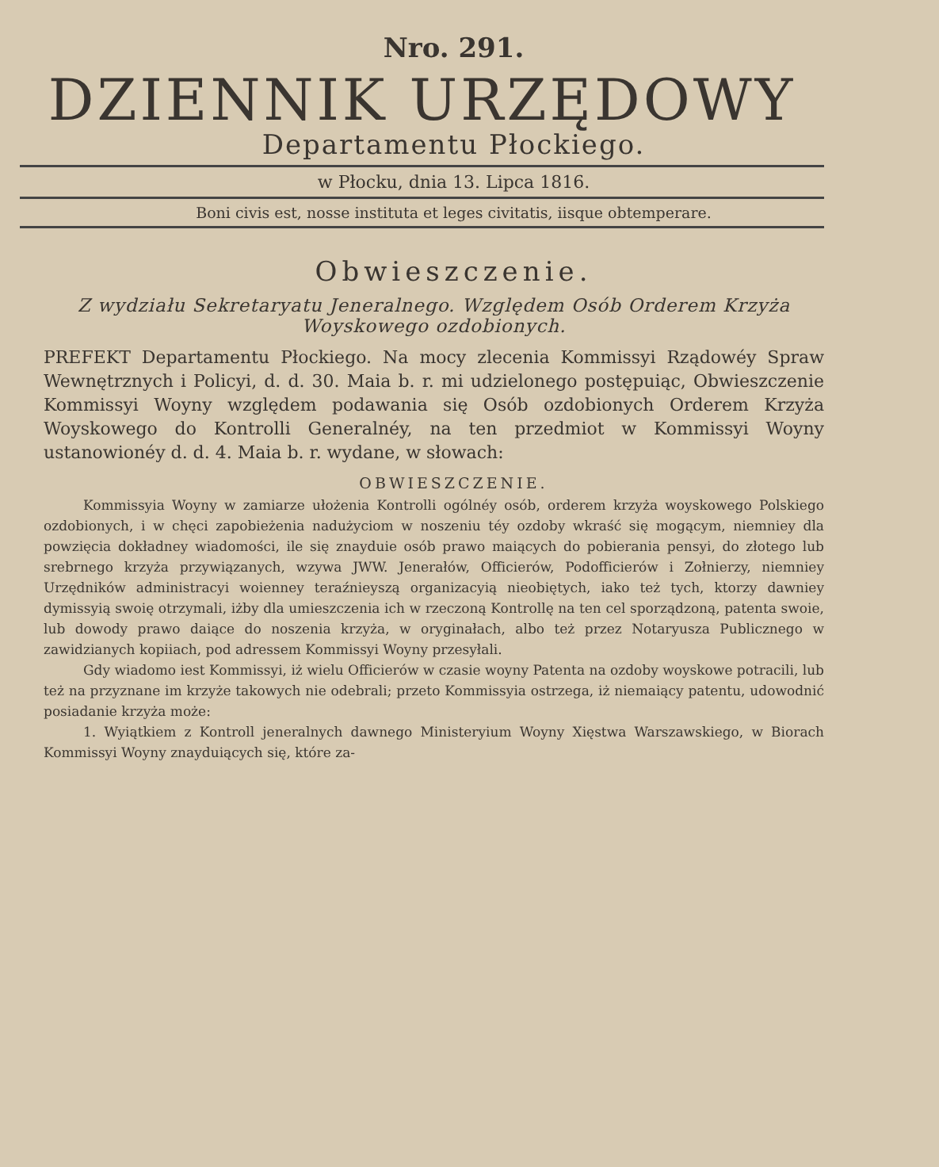Nro. 291.
DZIENNIK URZĘDOWY
Departamentu Płockiego.
w Płocku, dnia 13. Lipca 1816.
Boni civis est, nosse instituta et leges civitatis, iisque obtemperare.
Obwieszczenie.
Z wydziału Sekretaryatu Jeneralnego. Względem Osób Orderem Krzyża Woyskowego ozdobionych.
PREFEKT Departamentu Płockiego. Na mocy zlecenia Kommissyi Rządowéy Spraw Wewnętrznych i Policyi, d. d. 30. Maia b. r. mi udzielonego postępuiąc, Obwieszczenie Kommissyi Woyny względem podawania się Osób ozdobionych Orderem Krzyża Woyskowego do Kontrolli Generalnéy, na ten przedmiot w Kommissyi Woyny ustanowionéy d. d. 4. Maia b. r. wydane, w słowach:
OBWIESZCZENIE.
Kommissyia Woyny w zamiarze ułożenia Kontrolli ogólnéy osób, orderem krzyża woyskowego Polskiego ozdobionych, i w chęci zapobieżenia nadużyciom w noszeniu téy ozdoby wkraść się mogącym, niemniey dla powzięcia dokładney wiadomości, ile się znayduie osób prawo maiących do pobierania pensyi, do złotego lub srebrnego krzyża przywiązanych, wzywa JWW. Jenerałów, Officierów, Podofficierów i Zołnierzy, niemniey Urzędników administracyi woienney teraźnieyszą organizacyią nieobiętych, iako też tych, ktorzy dawniey dymissyią swoię otrzymali, iżby dla umieszczenia ich w rzeczoną Kontrollę na ten cel sporządzoną, patenta swoie, lub dowody prawo daiące do noszenia krzyża, w oryginałach, albo też przez Notaryusza Publicznego w zawidzianych kopiiach, pod adressem Kommissyi Woyny przesyłali.
Gdy wiadomo iest Kommissyi, iż wielu Officierów w czasie woyny Patenta na ozdoby woyskowe potracili, lub też na przyznane im krzyże takowych nie odebrali; przeto Kommissyia ostrzega, iż niemaiący patentu, udowodnić posiadanie krzyża może:
1. Wyiątkiem z Kontroll jeneralnych dawnego Ministeryium Woyny Xięstwa Warszawskiego, w Biorach Kommissyi Woyny znayduiących się, które za-